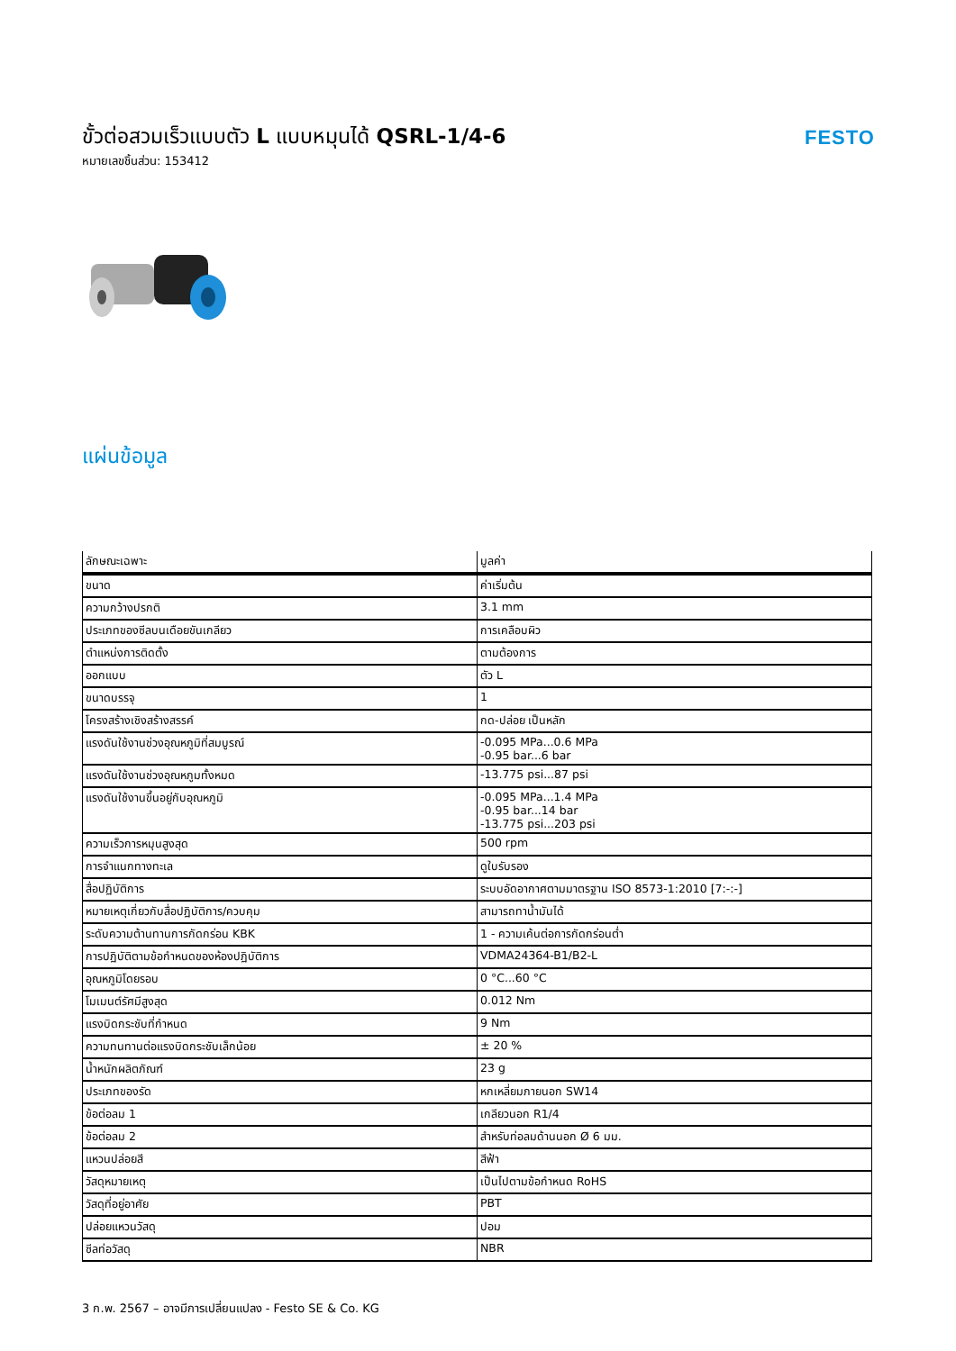ขั้วต่อสวมเร็วแบบตัว L แบบหมุนได้ QSRL-1/4-6
หมายเลขชิ้นส่วน: 153412
FESTO
แผ่นข้อมูล
| ลักษณะเฉพาะ | มูลค่า |
| --- | --- |
| ขนาด | ค่าเริ่มต้น |
| ความกว้างปรกติ | 3.1 mm |
| ประเภทของซีลบนเดือยขันเกลียว | การเคลือบผิว |
| ตำแหน่งการติดตั้ง | ตามต้องการ |
| ออกแบบ | ตัว L |
| ขนาดบรรจุ | 1 |
| โครงสร้างเชิงสร้างสรรค์ | กด-ปล่อย เป็นหลัก |
| แรงดันใช้งานช่วงอุณหภูมิที่สมบูรณ์ | -0.095 MPa...0.6 MPa -0.95 bar...6 bar |
| แรงดันใช้งานช่วงอุณหภูมทั้งหมด | -13.775 psi...87 psi |
| แรงดันใช้งานขึ้นอยู่กับอุณหภูมิ | -0.095 MPa...1.4 MPa -0.95 bar...14 bar -13.775 psi...203 psi |
| ความเร็วการหมุนสูงสุด | 500 rpm |
| การจำแนกทางทะเล | ดูใบรับรอง |
| สื่อปฏิบัติการ | ระบบอัดอากาศตามมาตรฐาน ISO 8573-1:2010 [7:-:-] |
| หมายเหตุเกี่ยวกับสื่อปฏิบัติการ/ควบคุม | สามารถทาน้ำมันได้ |
| ระดับความต้านทานการกัดกร่อน KBK | 1 - ความเค้นต่อการกัดกร่อนต่ำ |
| การปฏิบัติตามข้อกำหนดของห้องปฏิบัติการ | VDMA24364-B1/B2-L |
| อุณหภูมิโดยรอบ | 0 °C...60 °C |
| โมเมนต์รัศมีสูงสุด | 0.012 Nm |
| แรงบิดกระชับที่กำหนด | 9 Nm |
| ความทนทานต่อแรงบิดกระชับเล็กน้อย | ± 20 % |
| น้ำหนักผลิตภัณฑ์ | 23 g |
| ประเภทของรัด | หกเหลี่ยมภายนอก SW14 |
| ข้อต่อลม 1 | เกลียวนอก R1/4 |
| ข้อต่อลม 2 | สำหรับท่อลมด้านนอก Ø 6 มม. |
| แหวนปล่อยสี | สีฟ้า |
| วัสดุหมายเหตุ | เป็นไปตามข้อกำหนด RoHS |
| วัสดุที่อยู่อาศัย | PBT |
| ปล่อยแหวนวัสดุ | ปอม |
| ซีลท่อวัสดุ | NBR |
3 ก.พ. 2567 – อาจมีการเปลี่ยนแปลง - Festo SE & Co. KG